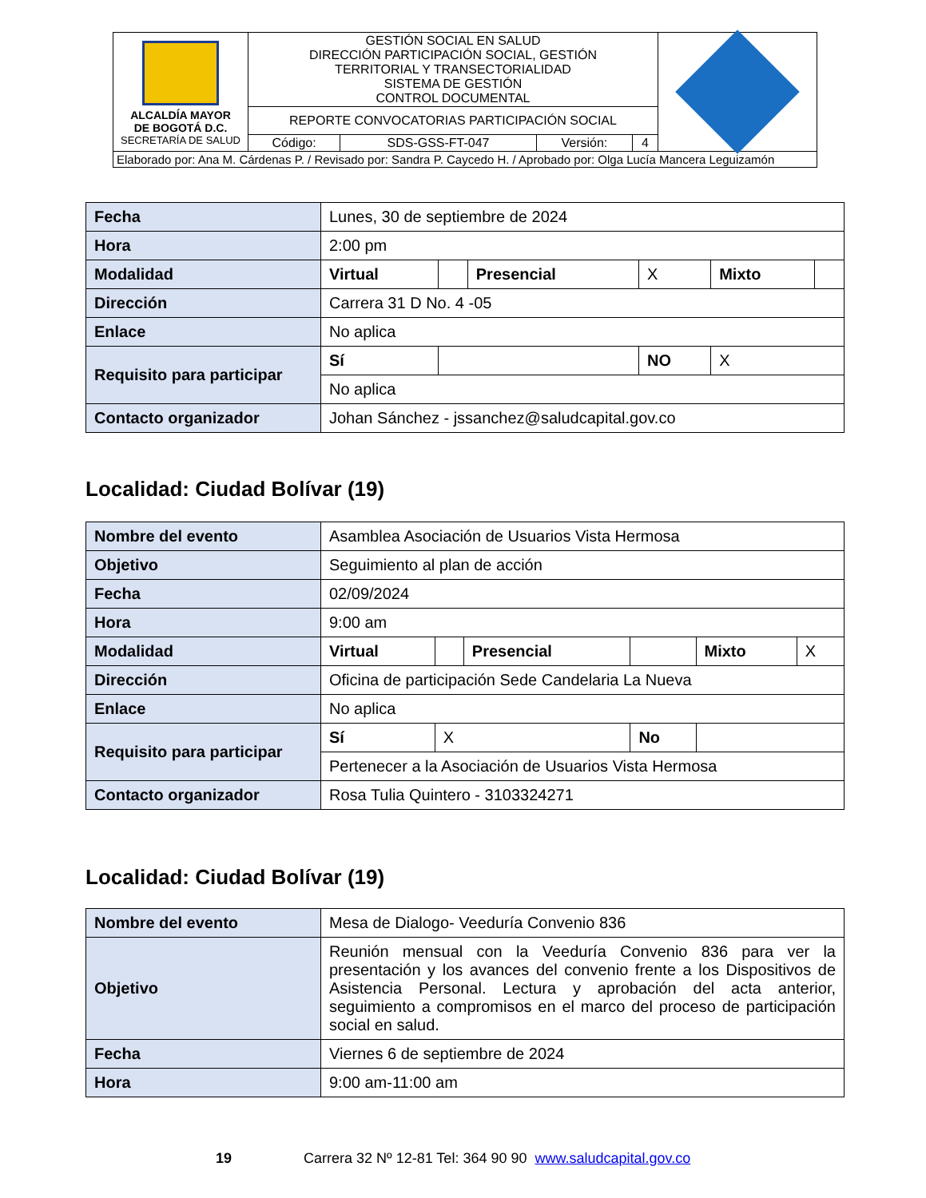| ALCALDÍA MAYOR DE BOGOTÁ D.C. SECRETARÍA DE SALUD | GESTIÓN SOCIAL EN SALUD DIRECCIÓN PARTICIPACIÓN SOCIAL, GESTIÓN TERRITORIAL Y TRANSECTORIALIDAD SISTEMA DE GESTIÓN CONTROL DOCUMENTAL | | | | |
| | REPORTE CONVOCATORIAS PARTICIPACIÓN SOCIAL | | | | |
| | Código: | SDS-GSS-FT-047 | Versión: | 4 | |
| Elaborado por: Ana M. Cárdenas P. / Revisado por: Sandra P. Caycedo H. / Aprobado por: Olga Lucía Mancera Leguizamón | | | | | |
| Fecha | Lunes, 30 de septiembre de 2024 | | | | | |
| Hora | 2:00 pm | | | | | |
| Modalidad | Virtual | | Presencial | X | Mixto | |
| Dirección | Carrera 31 D No. 4 -05 | | | | | |
| Enlace | No aplica | | | | | |
| Requisito para participar | Sí | | | NO | X | |
| | No aplica | | | | | |
| Contacto organizador | Johan Sánchez - jssanchez@saludcapital.gov.co | | | | | |
Localidad: Ciudad Bolívar (19)
| Nombre del evento | Asamblea Asociación de Usuarios Vista Hermosa | | | | | |
| Objetivo | Seguimiento al plan de acción | | | | | |
| Fecha | 02/09/2024 | | | | | |
| Hora | 9:00 am | | | | | |
| Modalidad | Virtual | | Presencial | | Mixto | X |
| Dirección | Oficina de participación Sede Candelaria La Nueva | | | | | |
| Enlace | No aplica | | | | | |
| Requisito para participar | Sí | X | | No | | |
| | Pertenecer a la Asociación de Usuarios Vista Hermosa | | | | | |
| Contacto organizador | Rosa Tulia Quintero - 3103324271 | | | | | |
Localidad: Ciudad Bolívar (19)
| Nombre del evento | Mesa de Dialogo- Veeduría Convenio 836 |
| Objetivo | Reunión mensual con la Veeduría Convenio 836 para ver la presentación y los avances del convenio frente a los Dispositivos de Asistencia Personal. Lectura y aprobación del acta anterior, seguimiento a compromisos en el marco del proceso de participación social en salud. |
| Fecha | Viernes 6 de septiembre de 2024 |
| Hora | 9:00 am-11:00 am |
19 Carrera 32 Nº 12-81 Tel: 364 90 90 www.saludcapital.gov.co